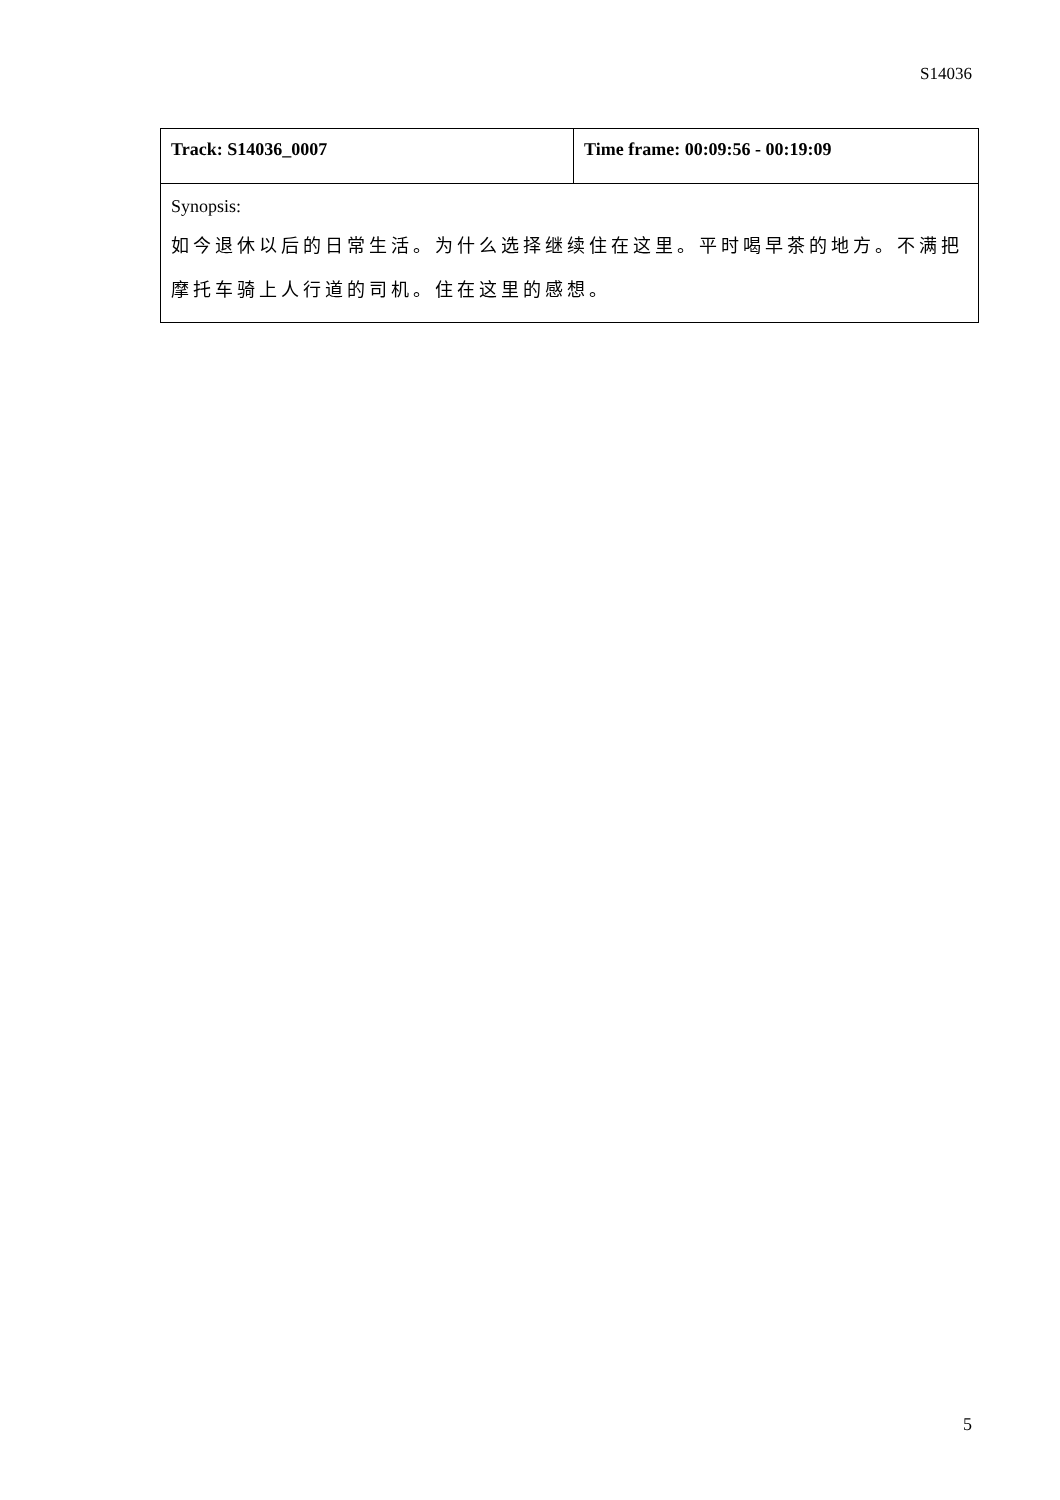S14036
| Track: S14036_0007 | Time frame: 00:09:56 - 00:19:09 |
| Synopsis: 如今退休以后的日常生活。为什么选择继续住在这里。平时喝早茶的地方。不满把摩托车骑上人行道的司机。住在这里的感想。 | |
5